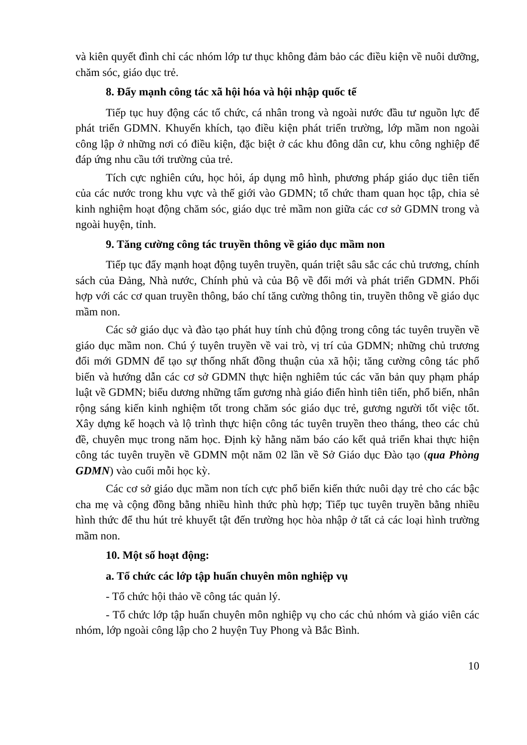và kiên quyết đình chỉ các nhóm lớp tư thục không đảm bảo các điều kiện về nuôi dưỡng, chăm sóc, giáo dục trẻ.
8. Đẩy mạnh công tác xã hội hóa và hội nhập quốc tế
Tiếp tục huy động các tổ chức, cá nhân trong và ngoài nước đầu tư nguồn lực để phát triển GDMN. Khuyến khích, tạo điều kiện phát triển trường, lớp mầm non ngoài công lập ở những nơi có điều kiện, đặc biệt ở các khu đông dân cư, khu công nghiệp để đáp ứng nhu cầu tới trường của trẻ.
Tích cực nghiên cứu, học hỏi, áp dụng mô hình, phương pháp giáo dục tiên tiến của các nước trong khu vực và thế giới vào GDMN; tổ chức tham quan học tập, chia sẻ kinh nghiệm hoạt động chăm sóc, giáo dục trẻ mầm non giữa các cơ sở GDMN trong và ngoài huyện, tỉnh.
9. Tăng cường công tác truyền thông về giáo dục mầm non
Tiếp tục đẩy mạnh hoạt động tuyên truyền, quán triệt sâu sắc các chủ trương, chính sách của Đảng, Nhà nước, Chính phủ và của Bộ về đổi mới và phát triển GDMN. Phối hợp với các cơ quan truyền thông, báo chí tăng cường thông tin, truyền thông về giáo dục mầm non.
Các sở giáo dục và đào tạo phát huy tính chủ động trong công tác tuyên truyền về giáo dục mầm non. Chú ý tuyên truyền về vai trò, vị trí của GDMN; những chủ trương đổi mới GDMN để tạo sự thống nhất đồng thuận của xã hội; tăng cường công tác phổ biến và hướng dẫn các cơ sở GDMN thực hiện nghiêm túc các văn bản quy phạm pháp luật về GDMN; biểu dương những tấm gương nhà giáo điển hình tiên tiến, phổ biến, nhân rộng sáng kiến kinh nghiệm tốt trong chăm sóc giáo dục trẻ, gương người tốt việc tốt. Xây dựng kế hoạch và lộ trình thực hiện công tác tuyên truyền theo tháng, theo các chủ đề, chuyên mục trong năm học. Định kỳ hằng năm báo cáo kết quả triển khai thực hiện công tác tuyên truyền về GDMN một năm 02 lần về Sở Giáo dục Đào tạo (qua Phòng GDMN) vào cuối mỗi học kỳ.
Các cơ sở giáo dục mầm non tích cực phổ biến kiến thức nuôi dạy trẻ cho các bậc cha mẹ và cộng đồng bằng nhiều hình thức phù hợp; Tiếp tục tuyên truyền bằng nhiều hình thức để thu hút trẻ khuyết tật đến trường học hòa nhập ở tất cả các loại hình trường mầm non.
10. Một số hoạt động:
a. Tổ chức các lớp tập huấn chuyên môn nghiệp vụ
- Tổ chức hội thảo về công tác quản lý.
- Tổ chức lớp tập huấn chuyên môn nghiệp vụ cho các chủ nhóm và giáo viên các nhóm, lớp ngoài công lập cho 2 huyện Tuy Phong và Bắc Bình.
10